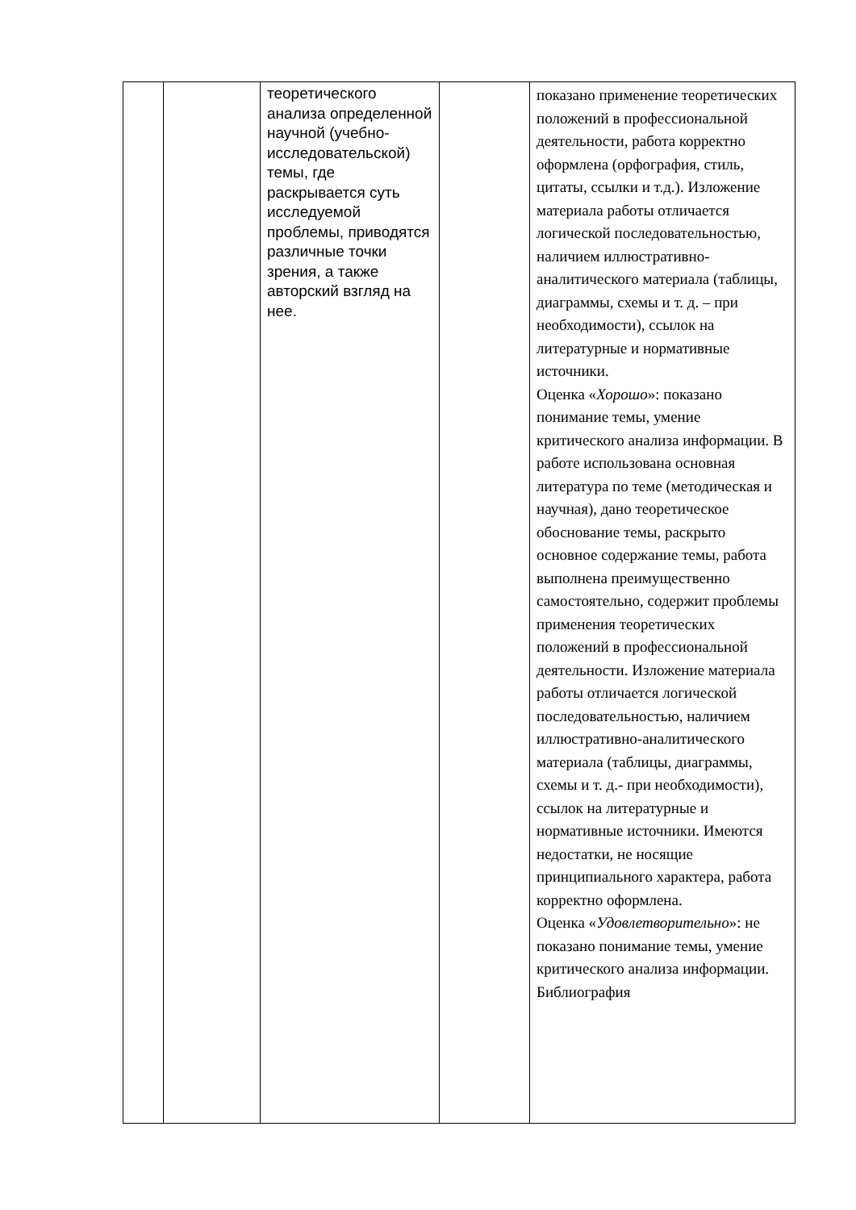| | | теоретического анализа определенной научной (учебно-исследовательской) темы, где раскрывается суть исследуемой проблемы, приводятся различные точки зрения, а также авторский взгляд на нее. | | показано применение теоретических положений в профессиональной деятельности, работа корректно оформлена (орфография, стиль, цитаты, ссылки и т.д.). Изложение материала работы отличается логической последовательностью, наличием иллюстративно-аналитического материала (таблицы, диаграммы, схемы и т. д. – при необходимости), ссылок на литературные и нормативные источники. Оценка « Хорошо »: показано понимание темы, умение критического анализа информации. В работе использована основная литература по теме (методическая и научная), дано теоретическое обоснование темы, раскрыто основное содержание темы, работа выполнена преимущественно самостоятельно, содержит проблемы применения теоретических положений в профессиональной деятельности. Изложение материала работы отличается логической последовательностью, наличием иллюстративно-аналитического материала (таблицы, диаграммы, схемы и т. д.- при необходимости), ссылок на литературные и нормативные источники. Имеются недостатки, не носящие принципиального характера, работа корректно оформлена. Оценка « Удовлетворительно »: не показано понимание темы, умение критического анализа информации. Библиография |